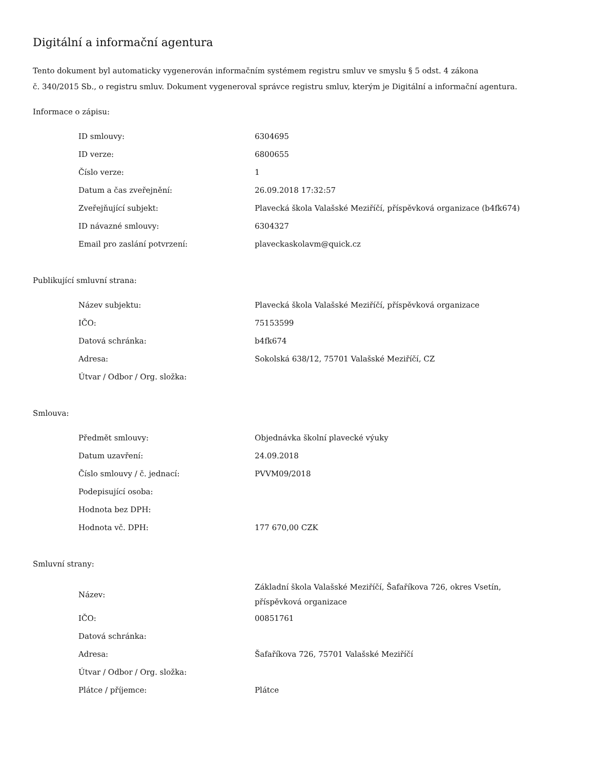Digitální a informační agentura
Tento dokument byl automaticky vygenerován informačním systémem registru smluv ve smyslu § 5 odst. 4 zákona
č. 340/2015 Sb., o registru smluv. Dokument vygeneroval správce registru smluv, kterým je Digitální a informační agentura.
Informace o zápisu:
| ID smlouvy: | 6304695 |
| ID verze: | 6800655 |
| Číslo verze: | 1 |
| Datum a čas zveřejnění: | 26.09.2018 17:32:57 |
| Zveřejňující subjekt: | Plavecká škola Valašské Meziříčí, příspěvková organizace (b4fk674) |
| ID návazné smlouvy: | 6304327 |
| Email pro zaslání potvrzení: | plaveckaskolavm@quick.cz |
Publikující smluvní strana:
| Název subjektu: | Plavecká škola Valašské Meziříčí, příspěvková organizace |
| IČO: | 75153599 |
| Datová schránka: | b4fk674 |
| Adresa: | Sokolská 638/12, 75701 Valašské Meziříčí, CZ |
| Útvar / Odbor / Org. složka: | |
Smlouva:
| Předmět smlouvy: | Objednávka školní plavecké výuky |
| Datum uzavření: | 24.09.2018 |
| Číslo smlouvy / č. jednací: | PVVM09/2018 |
| Podepisující osoba: | |
| Hodnota bez DPH: | |
| Hodnota vč. DPH: | 177 670,00 CZK |
Smluvní strany:
| Název: | Základní škola Valašské Meziříčí, Šafaříkova 726, okres Vsetín, příspěvková organizace |
| IČO: | 00851761 |
| Datová schránka: | |
| Adresa: | Šafaříkova 726, 75701 Valašské Meziříčí |
| Útvar / Odbor / Org. složka: | |
| Plátce / příjemce: | Plátce |